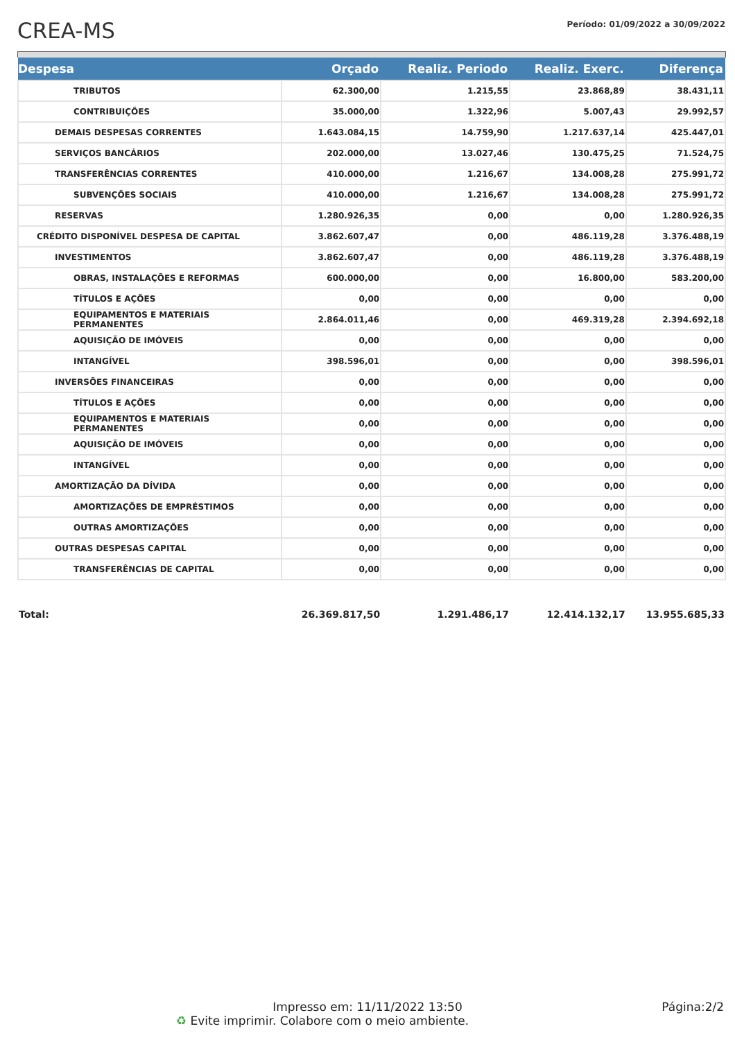CREA-MS
Período: 01/09/2022 a 30/09/2022
| Despesa | Orçado | Realiz. Periodo | Realiz. Exerc. | Diferença |
| --- | --- | --- | --- | --- |
| TRIBUTOS | 62.300,00 | 1.215,55 | 23.868,89 | 38.431,11 |
| CONTRIBUIÇÕES | 35.000,00 | 1.322,96 | 5.007,43 | 29.992,57 |
| DEMAIS DESPESAS CORRENTES | 1.643.084,15 | 14.759,90 | 1.217.637,14 | 425.447,01 |
| SERVIÇOS BANCÁRIOS | 202.000,00 | 13.027,46 | 130.475,25 | 71.524,75 |
| TRANSFERÊNCIAS CORRENTES | 410.000,00 | 1.216,67 | 134.008,28 | 275.991,72 |
| SUBVENÇÕES SOCIAIS | 410.000,00 | 1.216,67 | 134.008,28 | 275.991,72 |
| RESERVAS | 1.280.926,35 | 0,00 | 0,00 | 1.280.926,35 |
| CRÉDITO DISPONÍVEL DESPESA DE CAPITAL | 3.862.607,47 | 0,00 | 486.119,28 | 3.376.488,19 |
| INVESTIMENTOS | 3.862.607,47 | 0,00 | 486.119,28 | 3.376.488,19 |
| OBRAS, INSTALAÇÕES E REFORMAS | 600.000,00 | 0,00 | 16.800,00 | 583.200,00 |
| TÍTULOS E AÇÕES | 0,00 | 0,00 | 0,00 | 0,00 |
| EQUIPAMENTOS E MATERIAIS PERMANENTES | 2.864.011,46 | 0,00 | 469.319,28 | 2.394.692,18 |
| AQUISIÇÃO DE IMÓVEIS | 0,00 | 0,00 | 0,00 | 0,00 |
| INTANGÍVEL | 398.596,01 | 0,00 | 0,00 | 398.596,01 |
| INVERSÕES FINANCEIRAS | 0,00 | 0,00 | 0,00 | 0,00 |
| TÍTULOS E AÇÕES | 0,00 | 0,00 | 0,00 | 0,00 |
| EQUIPAMENTOS E MATERIAIS PERMANENTES | 0,00 | 0,00 | 0,00 | 0,00 |
| AQUISIÇÃO DE IMÓVEIS | 0,00 | 0,00 | 0,00 | 0,00 |
| INTANGÍVEL | 0,00 | 0,00 | 0,00 | 0,00 |
| AMORTIZAÇÃO DA DÍVIDA | 0,00 | 0,00 | 0,00 | 0,00 |
| AMORTIZAÇÕES DE EMPRÉSTIMOS | 0,00 | 0,00 | 0,00 | 0,00 |
| OUTRAS AMORTIZAÇÕES | 0,00 | 0,00 | 0,00 | 0,00 |
| OUTRAS DESPESAS CAPITAL | 0,00 | 0,00 | 0,00 | 0,00 |
| TRANSFERÊNCIAS DE CAPITAL | 0,00 | 0,00 | 0,00 | 0,00 |
| Total: | 26.369.817,50 | 1.291.486,17 | 12.414.132,17 | 13.955.685,33 |
Impresso em: 11/11/2022 13:50
♻ Evite imprimir. Colabore com o meio ambiente.
Página:2/2